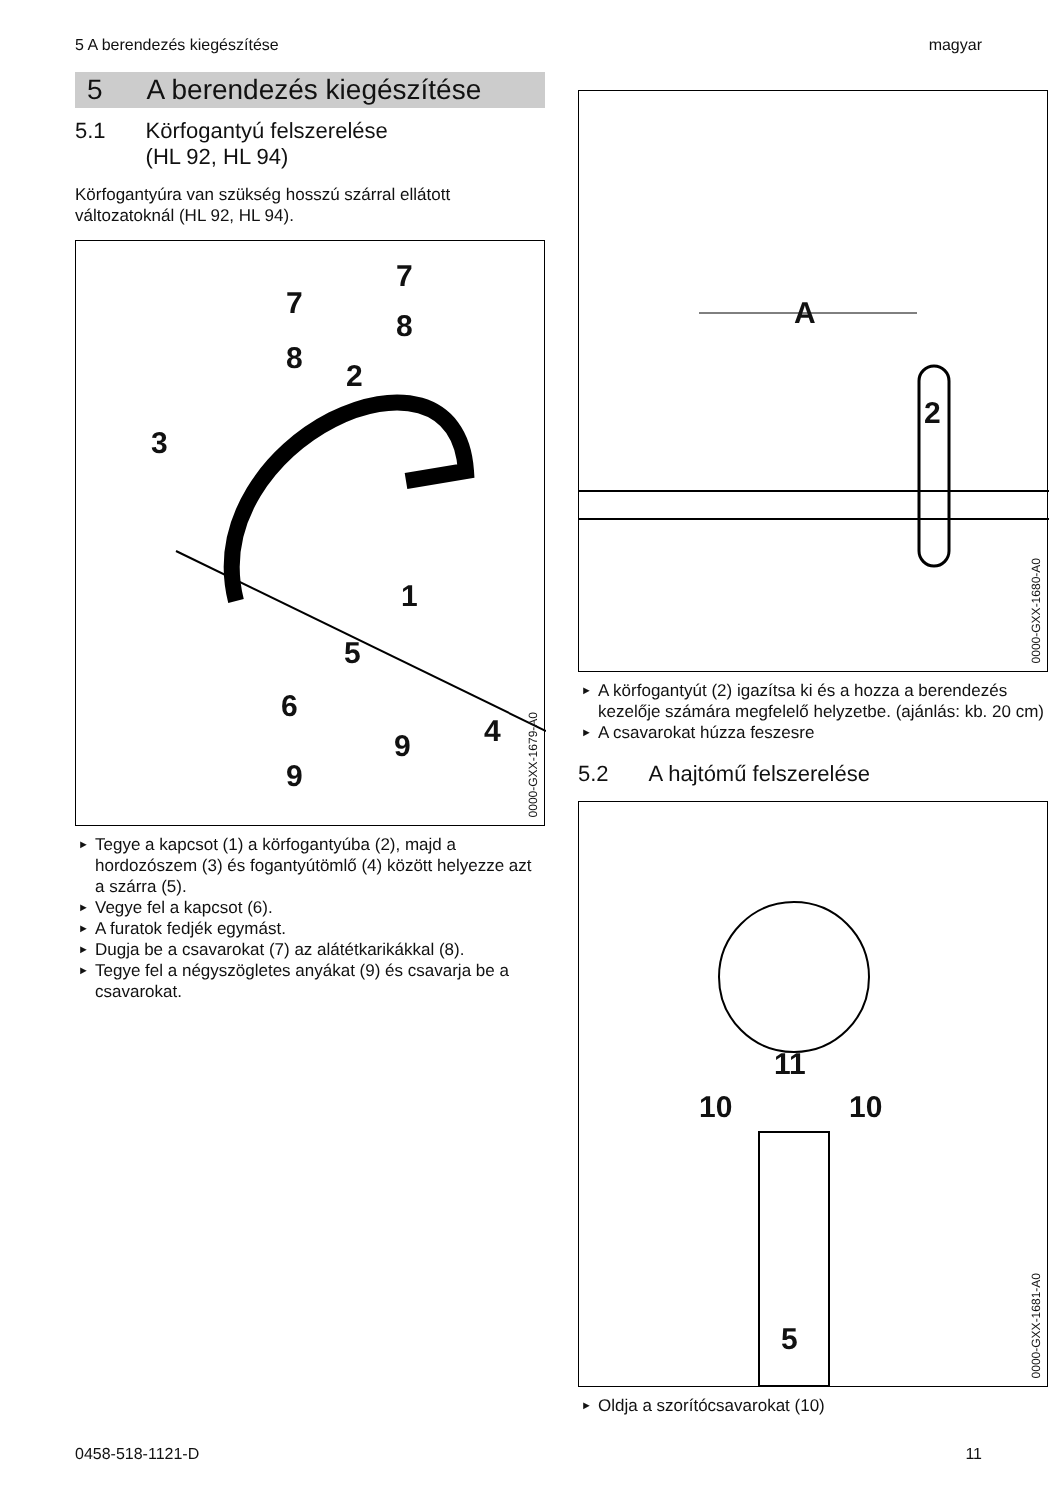5 A berendezés kiegészítése magyar
5 A berendezés kiegészítése
5.1 Körfogantyú felszerelése
(HL 92, HL 94)
Körfogantyúra van szükség hosszú szárral ellá­tott változatoknál (HL 92, HL 94).
7
7
8
8
2
3
1
5
6
4
9
9
0000-GXX-1679-A0
► Tegye a kapcsot (1) a körfogantyúba (2), majd a hordozószem (3) és fogantyútömlő (4) között helyezze azt a szárra (5).
► Vegye fel a kapcsot (6).
► A furatok fedjék egymást.
► Dugja be a csavarokat (7) az alátétkarikák­kal (8).
► Tegye fel a négyszögletes anyákat (9) és csa­varja be a csavarokat.
A
2
0000-GXX-1680-A0
► A körfogantyút (2) igazítsa ki és a hozza a berendezés kezelője számára megfelelő hely­zetbe. (ajánlás: kb. 20 cm)
► A csavarokat húzza feszesre
5.2 A hajtómű felszerelése
11
10 10
5
0000-GXX-1681-A0
► Oldja a szorítócsavarokat (10)
0458-518-1121-D 11